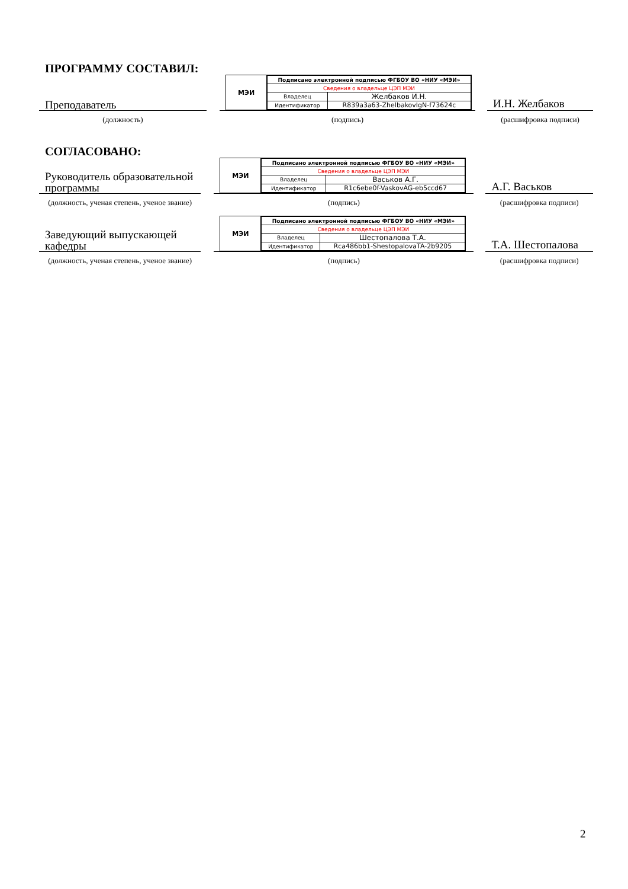ПРОГРАММУ СОСТАВИЛ:
Преподаватель
МЭИ
| Подписано электронной подписью ФГБОУ ВО «НИУ «МЭИ» | |
| Сведения о владельце ЦЭП МЭИ | |
| Владелец | Желбаков И.Н. |
| Идентификатор | R839a3a63-ZhelbakovIgN-f73624c |
И.Н. Желбаков
(должность) (подпись) (расшифровка подписи)
СОГЛАСОВАНО:
Руководитель образовательной программы
МЭИ
| Подписано электронной подписью ФГБОУ ВО «НИУ «МЭИ» | |
| Сведения о владельце ЦЭП МЭИ | |
| Владелец | Васьков А.Г. |
| Идентификатор | R1c6ebe0f-VaskovAG-eb5ccd67 |
А.Г. Васьков
(должность, ученая степень, ученое звание)
(подпись) (расшифровка подписи)
Заведующий выпускающей кафедры
МЭИ
| Подписано электронной подписью ФГБОУ ВО «НИУ «МЭИ» | |
| Сведения о владельце ЦЭП МЭИ | |
| Владелец | Шестопалова Т.А. |
| Идентификатор | Rca486bb1-ShestopalovaTA-2b9205 |
Т.А. Шестопалова
(должность, ученая степень, ученое звание)
(подпись) (расшифровка подписи)
2